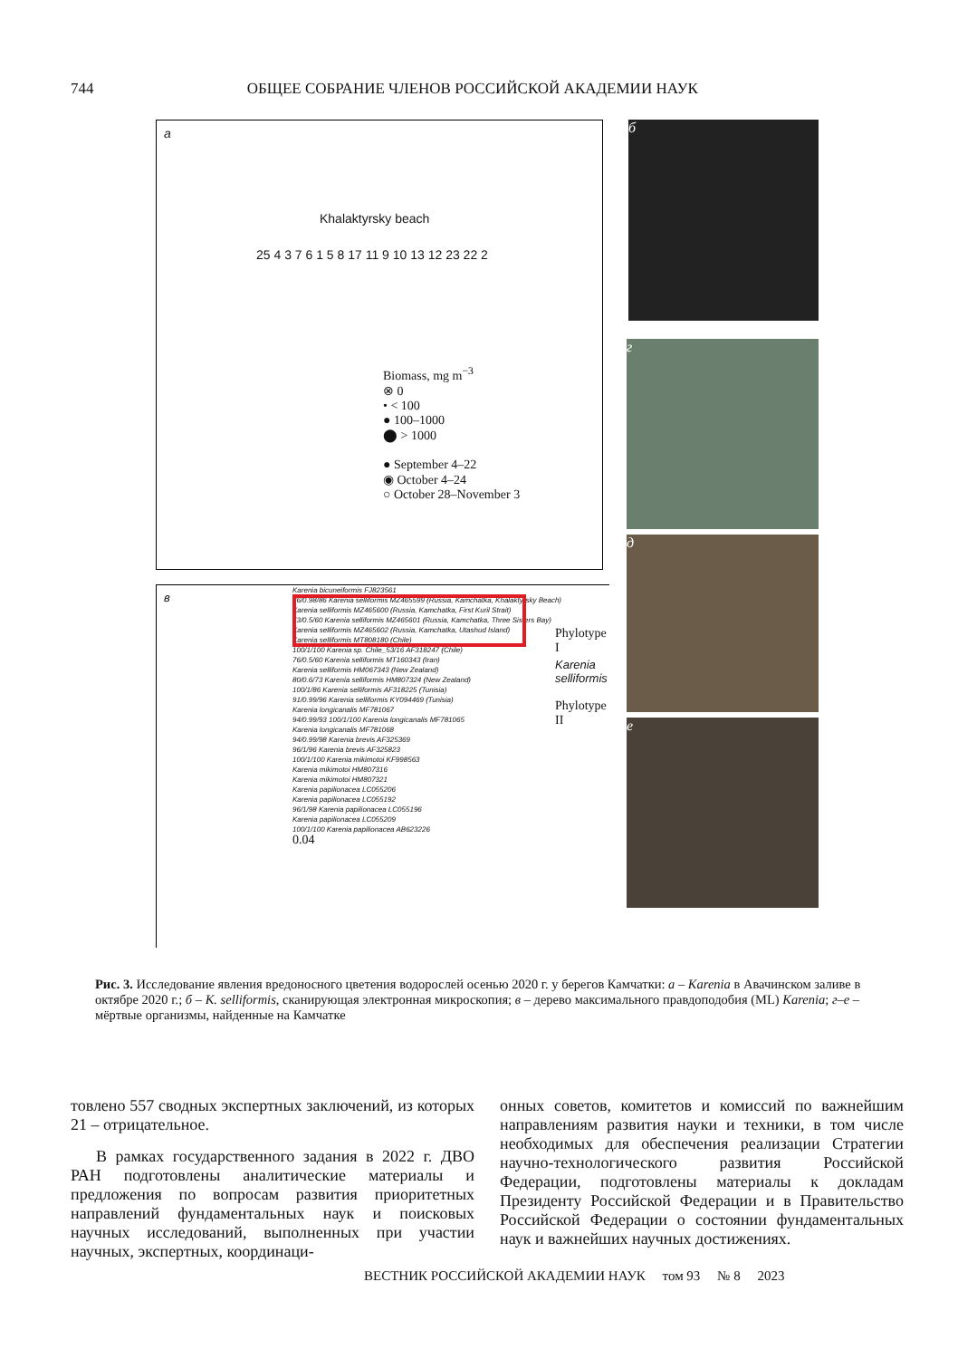744 ОБЩЕЕ СОБРАНИЕ ЧЛЕНОВ РОССИЙСКОЙ АКАДЕМИИ НАУК
a
Khalaktyrsky beach
25 4 3 7 6 1 5 8 17 11 9 10 13 12 23 22 2
Biomass, mg m<sup>−3</sup>
⊗ 0
• < 100
● 100–1000
⬤ > 1000
● September 4–22
◉ October 4–24
○ October 28–November 3
в
Karenia bicuneiformis FJ823561
86/0.98/86 Karenia selliformis MZ465599 (Russia, Kamchatka, Khalaktyrsky Beach)
Karenia selliformis MZ465600 (Russia, Kamchatka, First Kuril Strait)
73/0.5/60 Karenia selliformis MZ465601 (Russia, Kamchatka, Three Sisters Bay)
Karenia selliformis MZ465602 (Russia, Kamchatka, Utashud Island)
Karenia selliformis MT808180 (Chile)
100/1/100 Karenia sp. Chile_53/16 AF318247 (Chile)
76/0.5/60 Karenia selliformis MT160343 (Iran)
Karenia selliformis HM067343 (New Zealand)
80/0.6/73 Karenia selliformis HM807324 (New Zealand)
100/1/86 Karenia selliformis AF318225 (Tunisia)
91/0.99/96 Karenia selliformis KY094469 (Tunisia)
Karenia longicanalis MF781067
94/0.99/93 100/1/100 Karenia longicanalis MF781065
Karenia longicanalis MF781068
94/0.99/98 Karenia brevis AF325369
96/1/96 Karenia brevis AF325823
100/1/100 Karenia mikimotoi KF998563
Karenia mikimotoi HM807316
Karenia mikimotoi HM807321
Karenia papilionacea LC055206
Karenia papilionacea LC055192
96/1/98 Karenia papilionacea LC055196
Karenia papilionacea LC055209
100/1/100 Karenia papilionacea AB623226
0.04
Karenia selliformis
Phylotype I
Phylotype II
б
г
д
е
Рис. 3. Исследование явления вредоносного цветения водорослей осенью 2020 г. у берегов Камчатки: а – Karenia в Авачинском заливе в октябре 2020 г.; б – K. selliformis, сканирующая электронная микроскопия; в – дерево максимального правдоподобия (ML) Karenia; г–е – мёртвые организмы, найденные на Камчатке
товлено 557 сводных экспертных заключений, из которых 21 – отрицательное.
В рамках государственного задания в 2022 г. ДВО РАН подготовлены аналитические материалы и предложения по вопросам развития приоритетных направлений фундаментальных наук и поисковых научных исследований, выполненных при участии научных, экспертных, координаци-
онных советов, комитетов и комиссий по важнейшим направлениям развития науки и техники, в том числе необходимых для обеспечения реализации Стратегии научно-технологического развития Российской Федерации, подготовлены материалы к докладам Президенту Российской Федерации и в Правительство Российской Федерации о состоянии фундаментальных наук и важнейших научных достижениях.
ВЕСТНИК РОССИЙСКОЙ АКАДЕМИИ НАУК том 93 № 8 2023